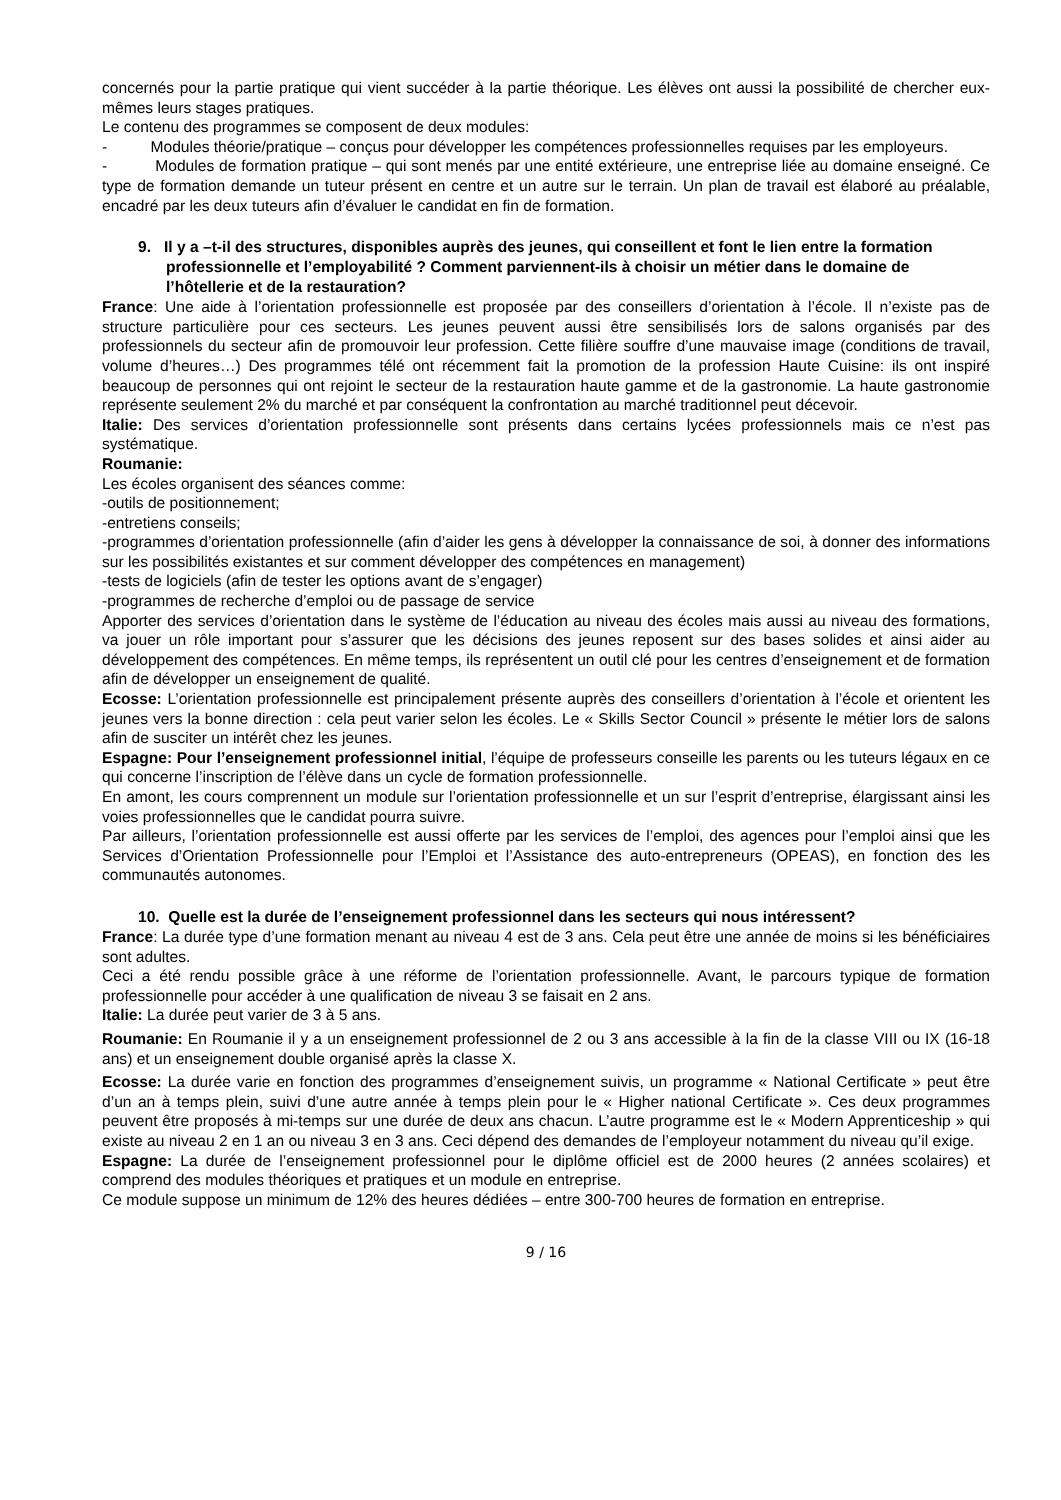concernés pour la partie pratique qui vient succéder à la partie théorique. Les élèves ont aussi la possibilité de chercher eux-mêmes leurs stages pratiques.
Le contenu des programmes se composent de deux modules:
- Modules théorie/pratique – conçus pour développer les compétences professionnelles requises par les employeurs.
- Modules de formation pratique – qui sont menés par une entité extérieure, une entreprise liée au domaine enseigné. Ce type de formation demande un tuteur présent en centre et un autre sur le terrain. Un plan de travail est élaboré au préalable, encadré par les deux tuteurs afin d’évaluer le candidat en fin de formation.
9. Il y a –t-il des structures, disponibles auprès des jeunes, qui conseillent et font le lien entre la formation professionnelle et l’employabilité ? Comment parviennent-ils à choisir un métier dans le domaine de l’hôtellerie et de la restauration?
France: Une aide à l’orientation professionnelle est proposée par des conseillers d’orientation à l’école. Il n’existe pas de structure particulière pour ces secteurs. Les jeunes peuvent aussi être sensibilisés lors de salons organisés par des professionnels du secteur afin de promouvoir leur profession. Cette filière souffre d’une mauvaise image (conditions de travail, volume d’heures…) Des programmes télé ont récemment fait la promotion de la profession Haute Cuisine: ils ont inspiré beaucoup de personnes qui ont rejoint le secteur de la restauration haute gamme et de la gastronomie. La haute gastronomie représente seulement 2% du marché et par conséquent la confrontation au marché traditionnel peut décevoir.
Italie: Des services d’orientation professionnelle sont présents dans certains lycées professionnels mais ce n’est pas systématique.
Roumanie:
Les écoles organisent des séances comme:
-outils de positionnement;
-entretiens conseils;
-programmes d’orientation professionnelle (afin d’aider les gens à développer la connaissance de soi, à donner des informations sur les possibilités existantes et sur comment développer des compétences en management)
-tests de logiciels (afin de tester les options avant de s’engager)
-programmes de recherche d’emploi ou de passage de service
Apporter des services d’orientation dans le système de l’éducation au niveau des écoles mais aussi au niveau des formations, va jouer un rôle important pour s’assurer que les décisions des jeunes reposent sur des bases solides et ainsi aider au développement des compétences. En même temps, ils représentent un outil clé pour les centres d’enseignement et de formation afin de développer un enseignement de qualité.
Ecosse: L’orientation professionnelle est principalement présente auprès des conseillers d’orientation à l’école et orientent les jeunes vers la bonne direction : cela peut varier selon les écoles. Le « Skills Sector Council » présente le métier lors de salons afin de susciter un intérêt chez les jeunes.
Espagne: Pour l’enseignement professionnel initial, l’équipe de professeurs conseille les parents ou les tuteurs légaux en ce qui concerne l’inscription de l’élève dans un cycle de formation professionnelle.
En amont, les cours comprennent un module sur l’orientation professionnelle et un sur l’esprit d’entreprise, élargissant ainsi les voies professionnelles que le candidat pourra suivre.
Par ailleurs, l’orientation professionnelle est aussi offerte par les services de l’emploi, des agences pour l’emploi ainsi que les Services d’Orientation Professionnelle pour l’Emploi et l’Assistance des auto-entrepreneurs (OPEAS), en fonction des les communautés autonomes.
10. Quelle est la durée de l’enseignement professionnel dans les secteurs qui nous intéressent?
France: La durée type d’une formation menant au niveau 4 est de 3 ans. Cela peut être une année de moins si les bénéficiaires sont adultes.
Ceci a été rendu possible grâce à une réforme de l’orientation professionnelle. Avant, le parcours typique de formation professionnelle pour accéder à une qualification de niveau 3 se faisait en 2 ans.
Italie: La durée peut varier de 3 à 5 ans.
Roumanie: En Roumanie il y a un enseignement professionnel de 2 ou 3 ans accessible à la fin de la classe VIII ou IX (16-18 ans) et un enseignement double organisé après la classe X.
Ecosse: La durée varie en fonction des programmes d’enseignement suivis, un programme « National Certificate » peut être d’un an à temps plein, suivi d’une autre année à temps plein pour le « Higher national Certificate ». Ces deux programmes peuvent être proposés à mi-temps sur une durée de deux ans chacun. L’autre programme est le « Modern Apprenticeship » qui existe au niveau 2 en 1 an ou niveau 3 en 3 ans. Ceci dépend des demandes de l’employeur notamment du niveau qu’il exige.
Espagne: La durée de l’enseignement professionnel pour le diplôme officiel est de 2000 heures (2 années scolaires) et comprend des modules théoriques et pratiques et un module en entreprise.
Ce module suppose un minimum de 12% des heures dédiées – entre 300-700 heures de formation en entreprise.
9 / 16